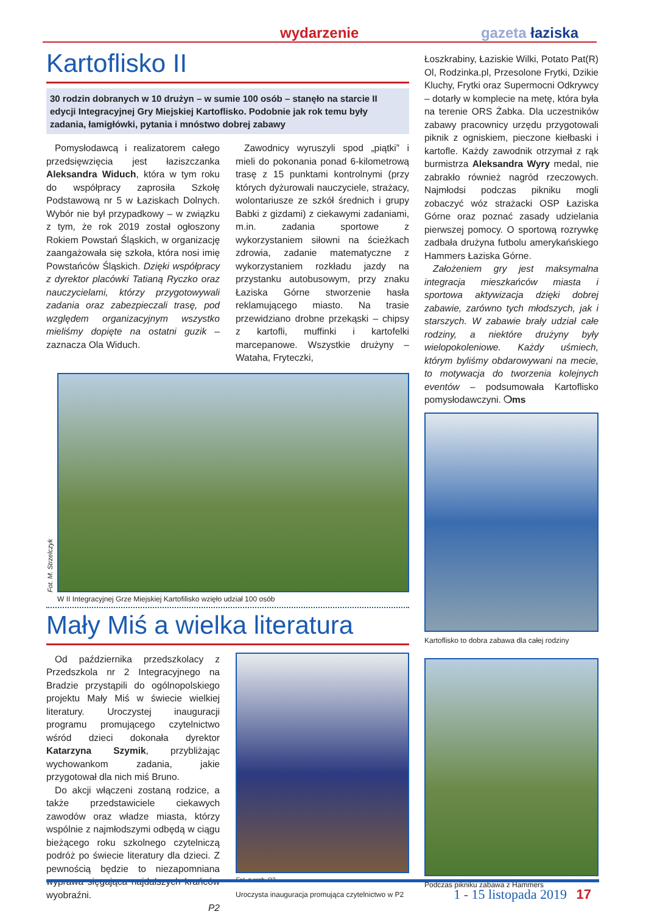wydarzenie gazeta łaziska
Kartoflisko II
30 rodzin dobranych w 10 drużyn – w sumie 100 osób – stanęło na starcie II edycji Integracyjnej Gry Miejskiej Kartoflisko. Podobnie jak rok temu były zadania, łamigłówki, pytania i mnóstwo dobrej zabawy
Pomysłodawcą i realizatorem całego przedsięwzięcia jest łaziszczanka Aleksandra Widuch, która w tym roku do współpracy zaprosiła Szkołę Podstawową nr 5 w Łaziskach Dolnych. Wybór nie był przypadkowy – w związku z tym, że rok 2019 został ogłoszony Rokiem Powstań Śląskich, w organizację zaangażowała się szkoła, która nosi imię Powstańców Śląskich. Dzięki współpracy z dyrektor placówki Tatianą Ryczko oraz nauczycielami, którzy przygotowywali zadania oraz zabezpieczali trasę, pod względem organizacyjnym wszystko mieliśmy dopięte na ostatni guzik – zaznacza Ola Widuch.
Zawodnicy wyruszyli spod „piątki” i mieli do pokonania ponad 6-kilometrową trasę z 15 punktami kontrolnymi (przy których dyżurowali nauczyciele, strażacy, wolontariusze ze szkół średnich i grupy Babki z gizdami) z ciekawymi zadaniami, m.in. zadania sportowe z wykorzystaniem siłowni na ścieżkach zdrowia, zadanie matematyczne z wykorzystaniem rozkładu jazdy na przystanku autobusowym, przy znaku Łaziska Górne stworzenie hasła reklamującego miasto. Na trasie przewidziano drobne przekąski – chipsy z kartofli, muffinki i kartofelki marcepanowe. Wszystkie drużyny – Wataha, Fryteczki,
Fot. M. Strzelczyk
W II Integracyjnej Grze Miejskiej Kartofilisko wzięło udział 100 osób
Mały Miś a wielka literatura
Od października przedszkolacy z Przedszkola nr 2 Integracyjnego na Bradzie przystąpili do ogólnopolskiego projektu Mały Miś w świecie wielkiej literatury. Uroczystej inauguracji programu promującego czytelnictwo wśród dzieci dokonała dyrektor Katarzyna Szymik, przybliżając wychowankom zadania, jakie przygotował dla nich miś Bruno.
Do akcji włączeni zostaną rodzice, a także przedstawiciele ciekawych zawodów oraz władze miasta, którzy wspólnie z najmłodszymi odbędą w ciągu bieżącego roku szkolnego czytelniczą podróż po świecie literatury dla dzieci. Z pewnością będzie to niezapomniana wyprawa sięgająca najdalszych krańców wyobraźni.
P2
Fot. z arch. P2
Uroczysta inauguracja promująca czytelnictwo w P2
Łoszkrabiny, Łaziskie Wilki, Potato Pat(R) Ol, Rodzinka.pl, Przesolone Frytki, Dzikie Kluchy, Frytki oraz Supermocni Odkrywcy – dotarły w komplecie na metę, która była na terenie ORS Żabka. Dla uczestników zabawy pracownicy urzędu przygotowali piknik z ogniskiem, pieczone kiełbaski i kartofle. Każdy zawodnik otrzymał z rąk burmistrza Aleksandra Wyry medal, nie zabrakło również nagród rzeczowych. Najmłodsi podczas pikniku mogli zobaczyć wóz strażacki OSP Łaziska Górne oraz poznać zasady udzielania pierwszej pomocy. O sportową rozrywkę zadbała drużyna futbolu amerykańskiego Hammers Łaziska Górne.
Założeniem gry jest maksymalna integracja mieszkańców miasta i sportowa aktywizacja dzięki dobrej zabawie, zarówno tych młodszych, jak i starszych. W zabawie brały udział całe rodziny, a niektóre drużyny były wielopokoleniowe. Każdy uśmiech, którym byliśmy obdarowywani na mecie, to motywacja do tworzenia kolejnych eventów – podsumowała Kartoflisko pomysłodawczyni. ❍ms
Kartoflisko to dobra zabawa dla całej rodziny
Podczas pikniku zabawa z Hammers
1 - 15 listopada 2019 17